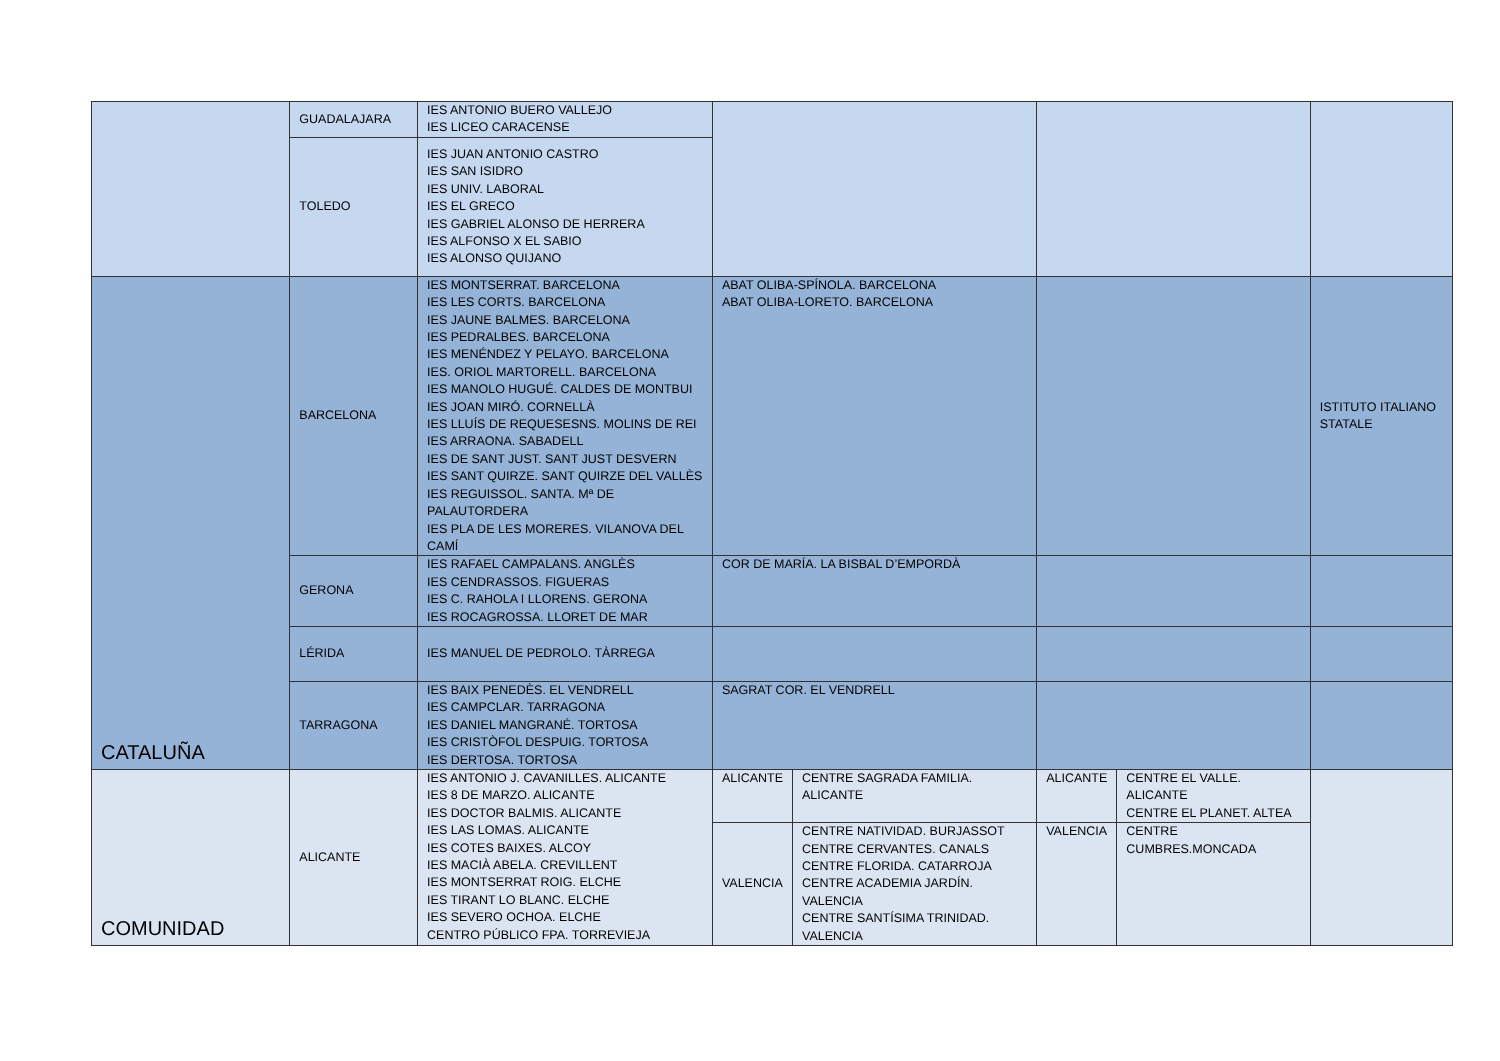| | GUADALAJARA | IES ANTONIO BUERO VALLEJO IES LICEO CARACENSE | | | | | |
| | TOLEDO | IES JUAN ANTONIO CASTRO IES SAN ISIDRO IES UNIV. LABORAL IES EL GRECO IES GABRIEL ALONSO DE HERRERA IES ALFONSO X EL SABIO IES ALONSO QUIJANO | | | | | |
| CATALUÑA | BARCELONA | IES MONTSERRAT. BARCELONA IES LES CORTS. BARCELONA IES JAUNE BALMES. BARCELONA IES PEDRALBES. BARCELONA IES MENÉNDEZ Y PELAYO. BARCELONA IES. ORIOL MARTORELL. BARCELONA IES MANOLO HUGUÉ. CALDES DE MONTBUI IES JOAN MIRÓ. CORNELLÀ IES LLUÍS DE REQUESESNS. MOLINS DE REI IES ARRAONA. SABADELL IES DE SANT JUST. SANT JUST DESVERN IES SANT QUIRZE. SANT QUIRZE DEL VALLÈS IES REGUISSOL. SANTA. Mª DE PALAUTORDERA IES PLA DE LES MORERES. VILANOVA DEL CAMÍ | ABAT OLIBA-SPÍNOLA. BARCELONA ABAT OLIBA-LORETO. BARCELONA | | | | ISTITUTO ITALIANO STATALE |
| | GERONA | IES RAFAEL CAMPALANS. ANGLÈS IES CENDRASSOS. FIGUERAS IES C. RAHOLA I LLORENS. GERONA IES ROCAGROSSA. LLORET DE MAR | COR DE MARÍA. LA BISBAL D’EMPORDÀ | | | | |
| | LÉRIDA | IES MANUEL DE PEDROLO. TÀRREGA | | | | | |
| | TARRAGONA | IES BAIX PENEDÈS. EL VENDRELL IES CAMPCLAR. TARRAGONA IES DANIEL MANGRANÉ. TORTOSA IES CRISTÒFOL DESPUIG. TORTOSA IES DERTOSA. TORTOSA | SAGRAT COR. EL VENDRELL | | | | |
| COMUNIDAD | ALICANTE | IES ANTONIO J. CAVANILLES. ALICANTE IES 8 DE MARZO. ALICANTE IES DOCTOR BALMIS. ALICANTE IES LAS LOMAS. ALICANTE IES COTES BAIXES. ALCOY IES MACIÀ ABELA. CREVILLENT IES MONTSERRAT ROIG. ELCHE IES TIRANT LO BLANC. ELCHE IES SEVERO OCHOA. ELCHE CENTRO PÚBLICO FPA. TORREVIEJA | ALICANTE | CENTRE SAGRADA FAMILIA. ALICANTE | ALICANTE | CENTRE EL VALLE. ALICANTE CENTRE EL PLANET. ALTEA | |
| | | | VALENCIA | CENTRE NATIVIDAD. BURJASSOT CENTRE CERVANTES. CANALS CENTRE FLORIDA. CATARROJA CENTRE ACADEMIA JARDÍN. VALENCIA CENTRE SANTÍSIMA TRINIDAD. VALENCIA | VALENCIA | CENTRE CUMBRES.MONCADA | |